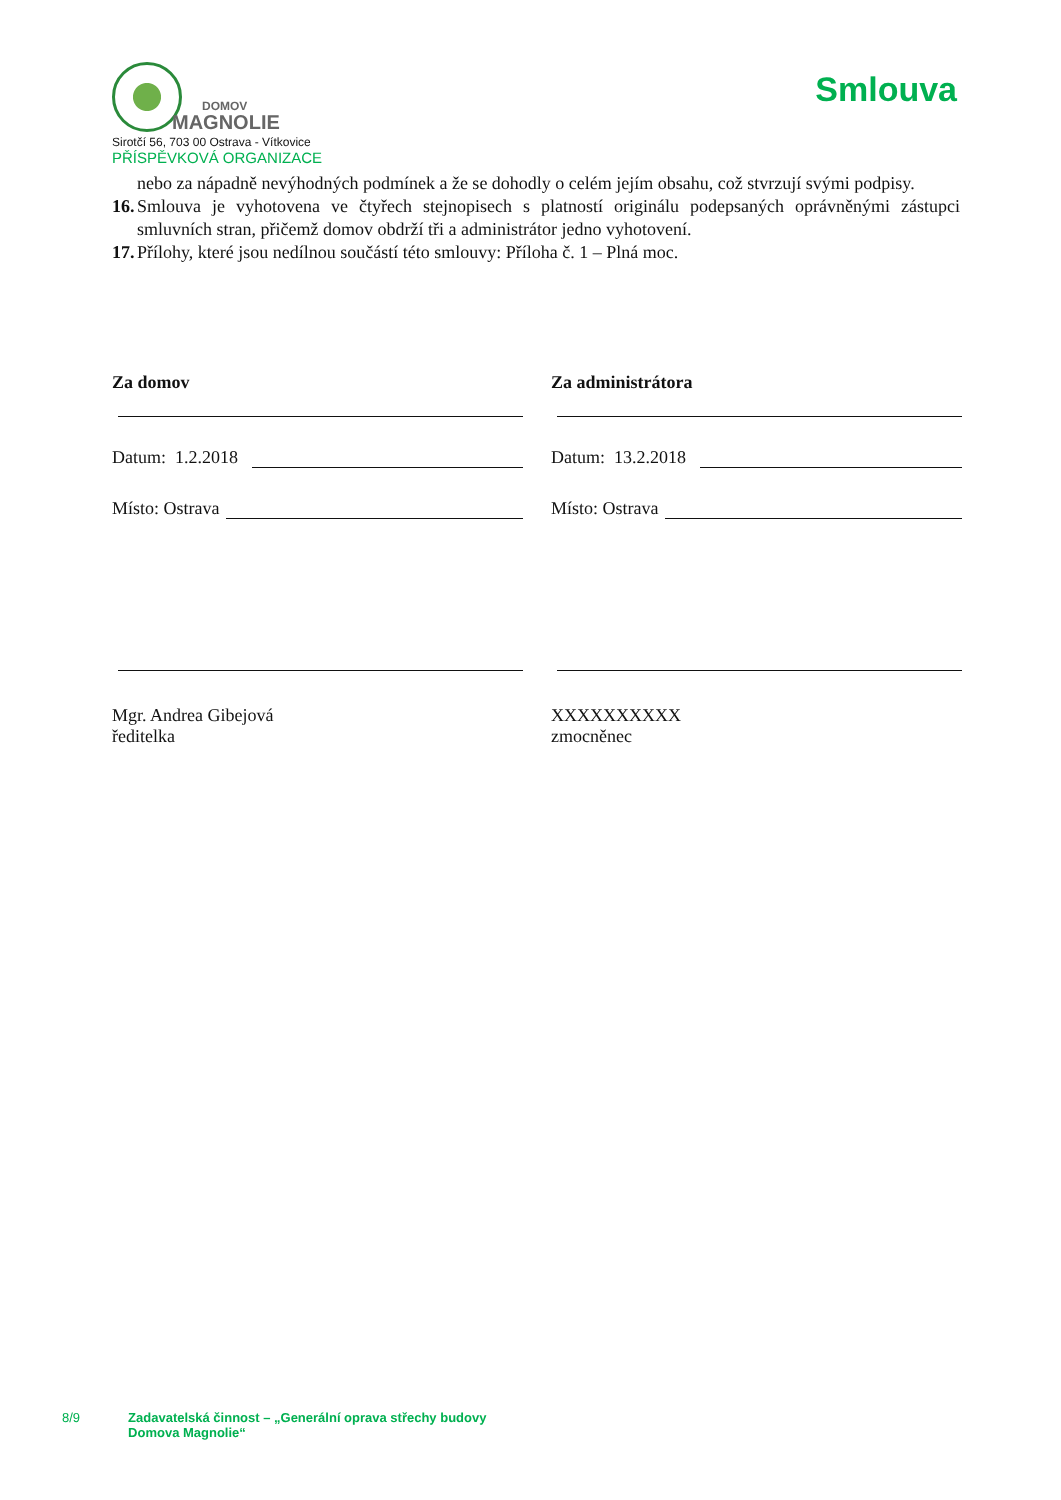DOMOV
MAGNOLIE
Sirotčí 56, 703 00 Ostrava - Vítkovice
PŘÍSPĚVKOVÁ ORGANIZACE
Smlouva
nebo za nápadně nevýhodných podmínek a že se dohodly o celém jejím obsahu, což stvrzují svými podpisy.
16. Smlouva je vyhotovena ve čtyřech stejnopisech s platností originálu podepsaných oprávněnými zástupci smluvních stran, přičemž domov obdrží tři a administrátor jedno vyhotovení.
17. Přílohy, které jsou nedílnou součástí této smlouvy: Příloha č. 1 – Plná moc.
Za domov
Datum: 1.2.2018
Místo: Ostrava
Mgr. Andrea Gibejová
ředitelka
Za administrátora
Datum: 13.2.2018
Místo: Ostrava
XXXXXXXXXX
zmocněnec
8/9 Zadavatelská činnost – „Generální oprava střechy budovy Domova Magnolie“